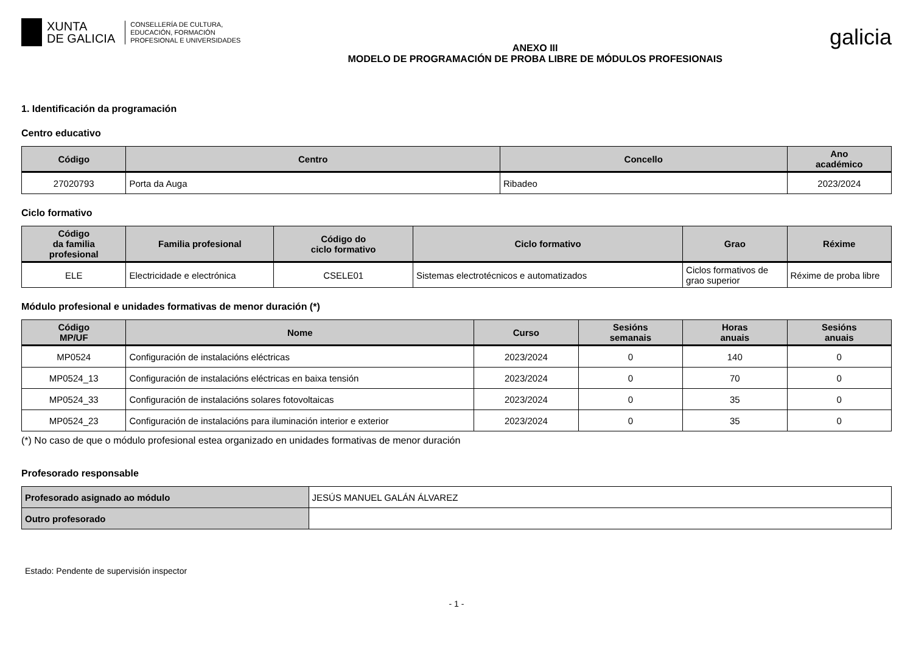XUNTA
DE GALICIA
CONSELLERÍA DE CULTURA,
EDUCACIÓN, FORMACIÓN
PROFESIONAL E UNIVERSIDADES
ANEXO III
MODELO DE PROGRAMACIÓN DE PROBA LIBRE DE MÓDULOS PROFESIONAIS
galicia
1. Identificación da programación
Centro educativo
| Código | Centro | Concello | Ano académico |
| --- | --- | --- | --- |
| 27020793 | Porta da Auga | Ribadeo | 2023/2024 |
Ciclo formativo
| Código da familia profesional | Familia profesional | Código do ciclo formativo | Ciclo formativo | Grao | Réxime |
| --- | --- | --- | --- | --- | --- |
| ELE | Electricidade e electrónica | CSELE01 | Sistemas electrotécnicos e automatizados | Ciclos formativos de grao superior | Réxime de proba libre |
Módulo profesional e unidades formativas de menor duración (*)
| Código MP/UF | Nome | Curso | Sesións semanais | Horas anuais | Sesións anuais |
| --- | --- | --- | --- | --- | --- |
| MP0524 | Configuración de instalacións eléctricas | 2023/2024 | 0 | 140 | 0 |
| MP0524_13 | Configuración de instalacións eléctricas en baixa tensión | 2023/2024 | 0 | 70 | 0 |
| MP0524_33 | Configuración de instalacións solares fotovoltaicas | 2023/2024 | 0 | 35 | 0 |
| MP0524_23 | Configuración de instalacións para iluminación interior e exterior | 2023/2024 | 0 | 35 | 0 |
(*) No caso de que o módulo profesional estea organizado en unidades formativas de menor duración
Profesorado responsable
| Profesorado asignado ao módulo | JESÚS MANUEL GALÁN ÁLVAREZ |
| Outro profesorado | |
Estado: Pendente de supervisión inspector
- 1 -